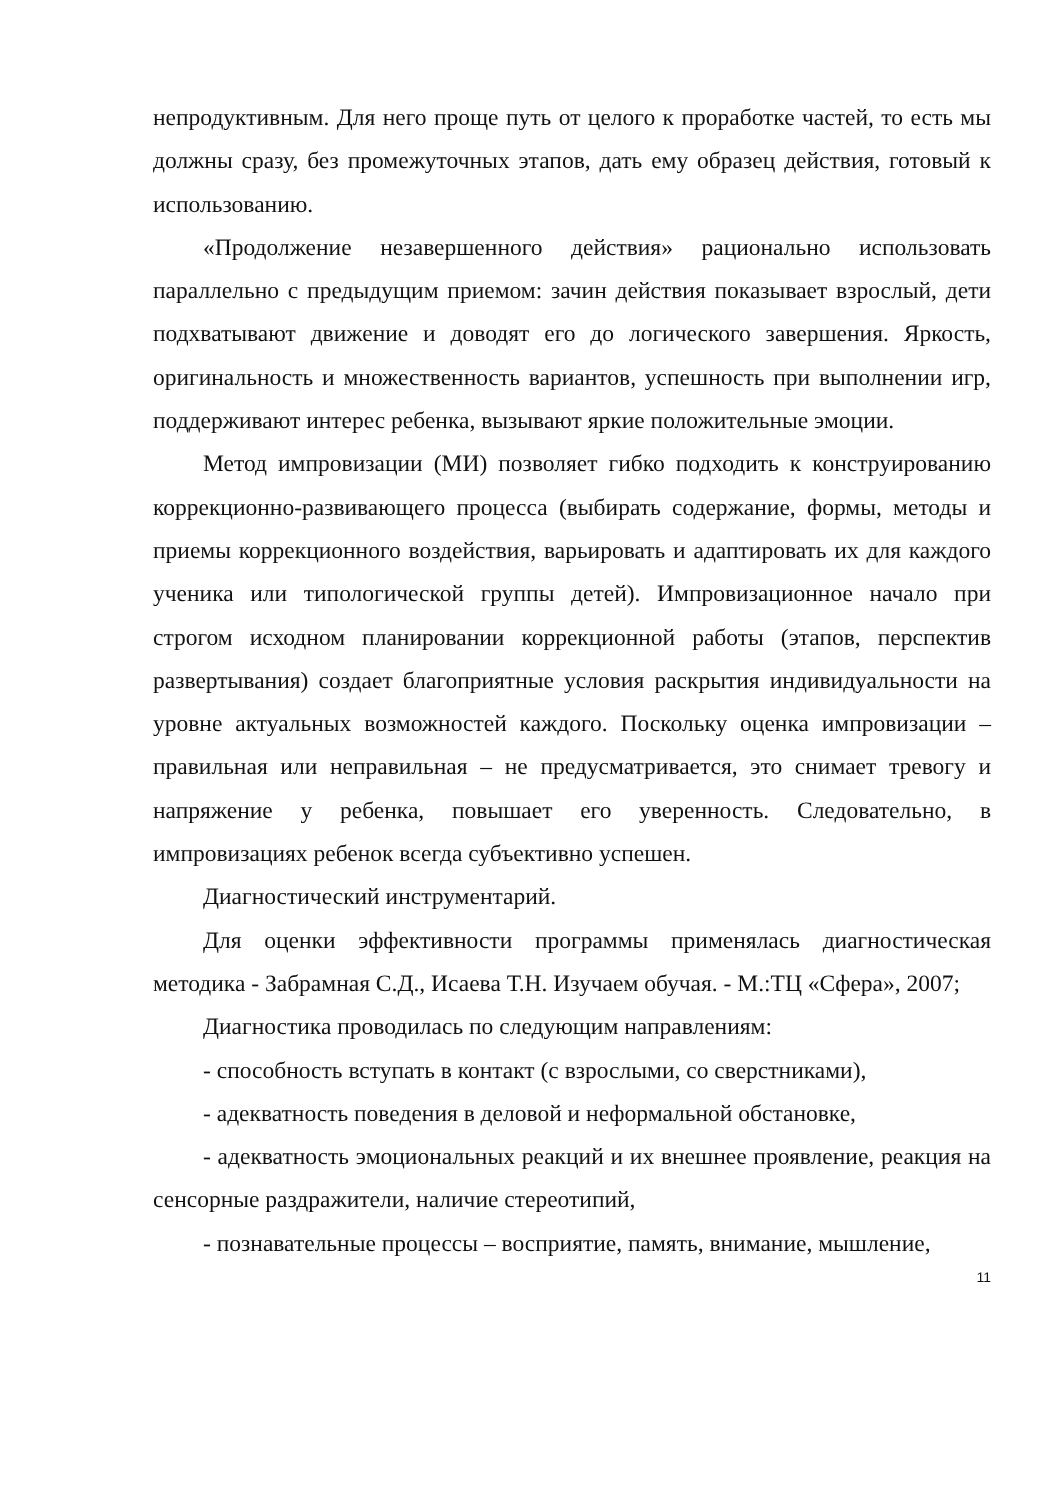непродуктивным. Для него проще путь от целого к проработке частей, то есть мы должны сразу, без промежуточных этапов, дать ему образец действия, готовый к использованию.
«Продолжение незавершенного действия» рационально использовать параллельно с предыдущим приемом: зачин действия показывает взрослый, дети подхватывают движение и доводят его до логического завершения. Яркость, оригинальность и множественность вариантов, успешность при выполнении игр, поддерживают интерес ребенка, вызывают яркие положительные эмоции.
Метод импровизации (МИ) позволяет гибко подходить к конструированию коррекционно-развивающего процесса (выбирать содержание, формы, методы и приемы коррекционного воздействия, варьировать и адаптировать их для каждого ученика или типологической группы детей). Импровизационное начало при строгом исходном планировании коррекционной работы (этапов, перспектив развертывания) создает благоприятные условия раскрытия индивидуальности на уровне актуальных возможностей каждого. Поскольку оценка импровизации – правильная или неправильная – не предусматривается, это снимает тревогу и напряжение у ребенка, повышает его уверенность. Следовательно, в импровизациях ребенок всегда субъективно успешен.
Диагностический инструментарий.
Для оценки эффективности программы применялась диагностическая методика - Забрамная С.Д., Исаева Т.Н. Изучаем обучая. - М.:ТЦ «Сфера», 2007;
Диагностика проводилась по следующим направлениям:
- способность вступать в контакт (с взрослыми, со сверстниками),
- адекватность поведения в деловой и неформальной обстановке,
- адекватность эмоциональных реакций и их внешнее проявление, реакция на сенсорные раздражители, наличие стереотипий,
- познавательные процессы – восприятие, память, внимание, мышление,
11